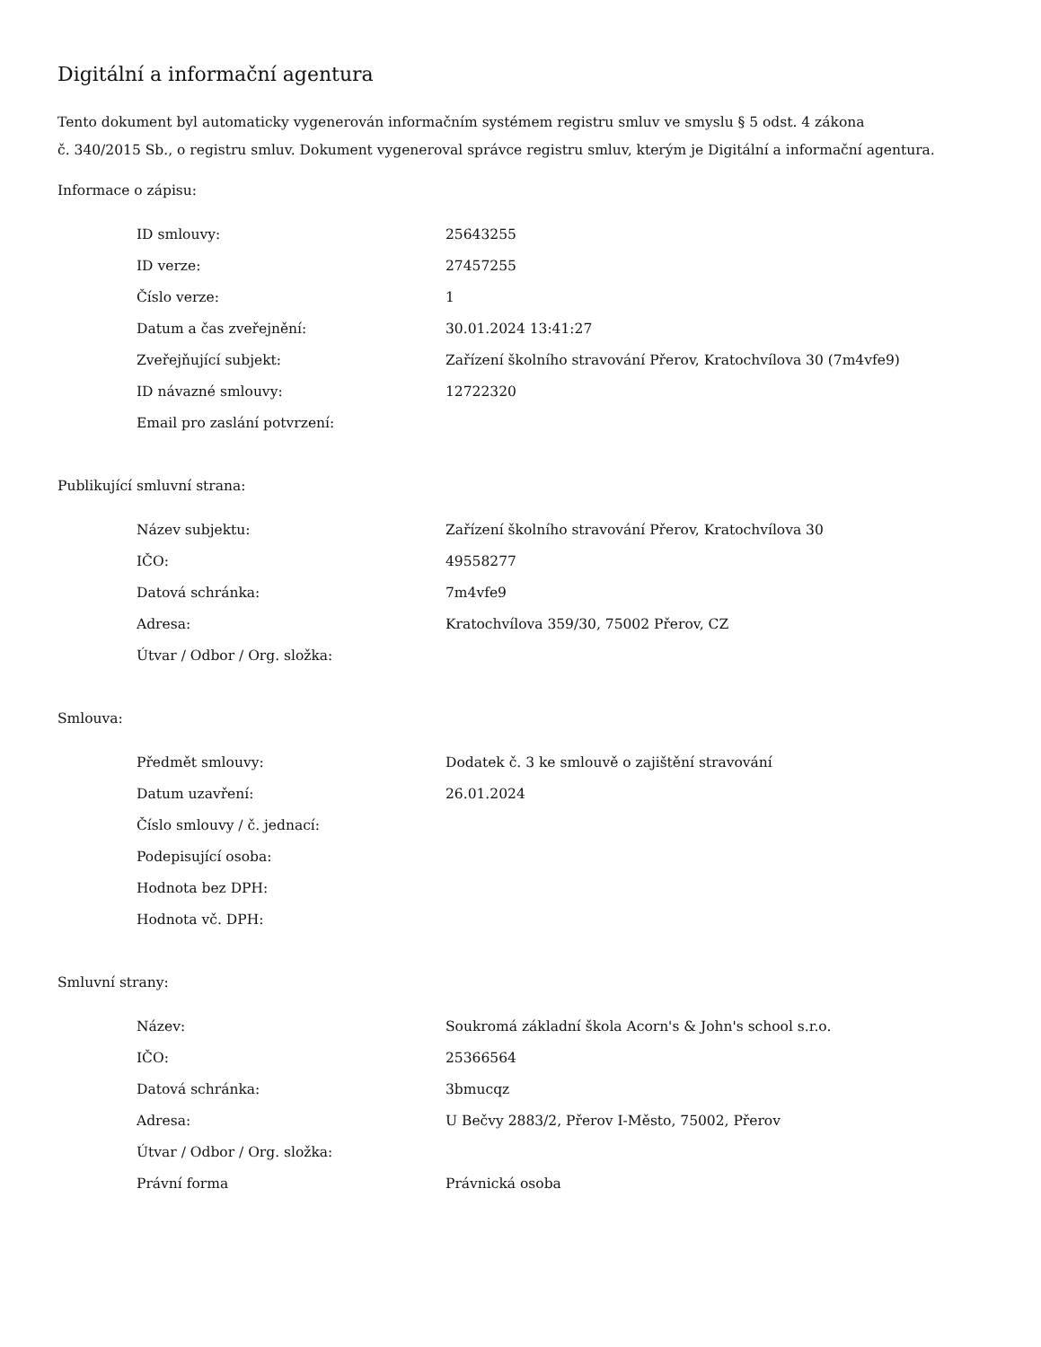Digitální a informační agentura
Tento dokument byl automaticky vygenerován informačním systémem registru smluv ve smyslu § 5 odst. 4 zákona
č. 340/2015 Sb., o registru smluv. Dokument vygeneroval správce registru smluv, kterým je Digitální a informační agentura.
Informace o zápisu:
| ID smlouvy: | 25643255 |
| ID verze: | 27457255 |
| Číslo verze: | 1 |
| Datum a čas zveřejnění: | 30.01.2024 13:41:27 |
| Zveřejňující subjekt: | Zařízení školního stravování Přerov, Kratochvílova 30 (7m4vfe9) |
| ID návazné smlouvy: | 12722320 |
| Email pro zaslání potvrzení: | |
Publikující smluvní strana:
| Název subjektu: | Zařízení školního stravování Přerov, Kratochvílova 30 |
| IČO: | 49558277 |
| Datová schránka: | 7m4vfe9 |
| Adresa: | Kratochvílova 359/30, 75002 Přerov, CZ |
| Útvar / Odbor / Org. složka: | |
Smlouva:
| Předmět smlouvy: | Dodatek č. 3 ke smlouvě o zajištění stravování |
| Datum uzavření: | 26.01.2024 |
| Číslo smlouvy / č. jednací: | |
| Podepisující osoba: | |
| Hodnota bez DPH: | |
| Hodnota vč. DPH: | |
Smluvní strany:
| Název: | Soukromá základní škola Acorn's & John's school s.r.o. |
| IČO: | 25366564 |
| Datová schránka: | 3bmucqz |
| Adresa: | U Bečvy 2883/2, Přerov I-Město, 75002, Přerov |
| Útvar / Odbor / Org. složka: | |
| Právní forma | Právnická osoba |